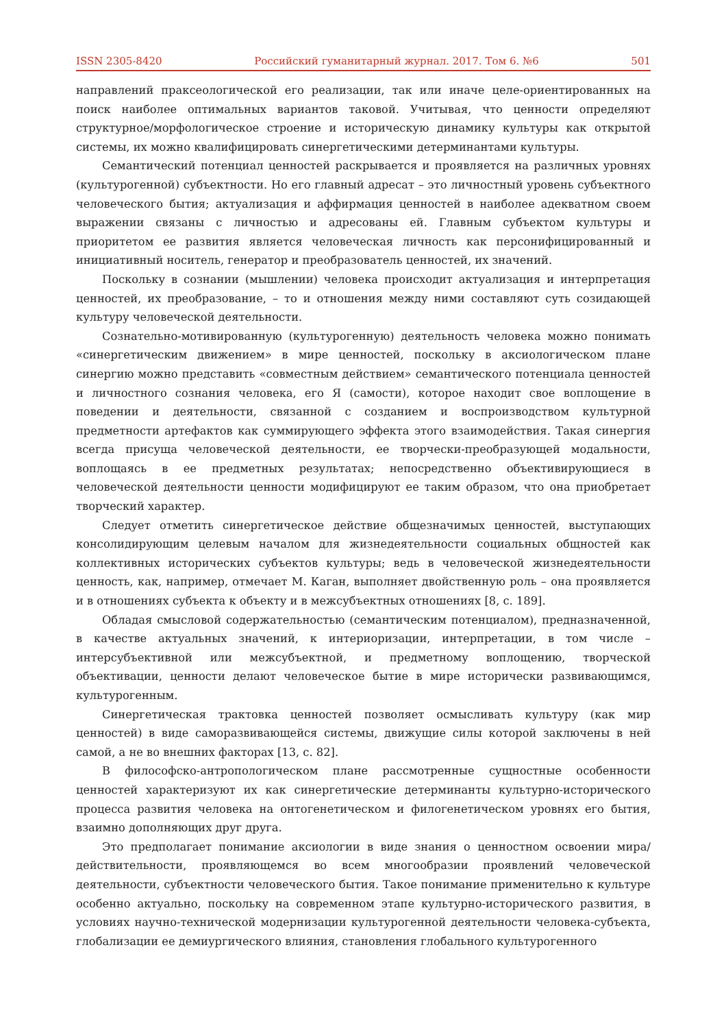ISSN 2305-8420 Российский гуманитарный журнал. 2017. Том 6. №6 501
направлений праксеологической его реализации, так или иначе целе-ориентированных на поиск наиболее оптимальных вариантов таковой. Учитывая, что ценности определяют структурное/морфологическое строение и историческую динамику культуры как открытой системы, их можно квалифицировать синергетическими детерминантами культуры.
Семантический потенциал ценностей раскрывается и проявляется на различных уровнях (культурогенной) субъектности. Но его главный адресат – это личностный уровень субъектного человеческого бытия; актуализация и аффирмация ценностей в наиболее адекватном своем выражении связаны с личностью и адресованы ей. Главным субъектом культуры и приоритетом ее развития является человеческая личность как персонифицированный и инициативный носитель, генератор и преобразователь ценностей, их значений.
Поскольку в сознании (мышлении) человека происходит актуализация и интерпретация ценностей, их преобразование, – то и отношения между ними составляют суть созидающей культуру человеческой деятельности.
Сознательно-мотивированную (культурогенную) деятельность человека можно понимать «синергетическим движением» в мире ценностей, поскольку в аксиологическом плане синергию можно представить «совместным действием» семантического потенциала ценностей и личностного сознания человека, его Я (самости), которое находит свое воплощение в поведении и деятельности, связанной с созданием и воспроизводством культурной предметности артефактов как суммирующего эффекта этого взаимодействия. Такая синергия всегда присуща человеческой деятельности, ее творчески-преобразующей модальности, воплощаясь в ее предметных результатах; непосредственно объективирующиеся в человеческой деятельности ценности модифицируют ее таким образом, что она приобретает творческий характер.
Следует отметить синергетическое действие общезначимых ценностей, выступающих консолидирующим целевым началом для жизнедеятельности социальных общностей как коллективных исторических субъектов культуры; ведь в человеческой жизнедеятельности ценность, как, например, отмечает М. Каган, выполняет двойственную роль – она проявляется и в отношениях субъекта к объекту и в межсубъектных отношениях [8, с. 189].
Обладая смысловой содержательностью (семантическим потенциалом), предназначенной, в качестве актуальных значений, к интериоризации, интерпретации, в том числе – интерсубъективной или межсубъектной, и предметному воплощению, творческой объективации, ценности делают человеческое бытие в мире исторически развивающимся, культурогенным.
Синергетическая трактовка ценностей позволяет осмысливать культуру (как мир ценностей) в виде саморазвивающейся системы, движущие силы которой заключены в ней самой, а не во внешних факторах [13, с. 82].
В философско-антропологическом плане рассмотренные сущностные особенности ценностей характеризуют их как синергетические детерминанты культурно-исторического процесса развития человека на онтогенетическом и филогенетическом уровнях его бытия, взаимно дополняющих друг друга.
Это предполагает понимание аксиологии в виде знания о ценностном освоении мира/действительности, проявляющемся во всем многообразии проявлений человеческой деятельности, субъектности человеческого бытия. Такое понимание применительно к культуре особенно актуально, поскольку на современном этапе культурно-исторического развития, в условиях научно-технической модернизации культурогенной деятельности человека-субъекта, глобализации ее демиургического влияния, становления глобального культурогенного